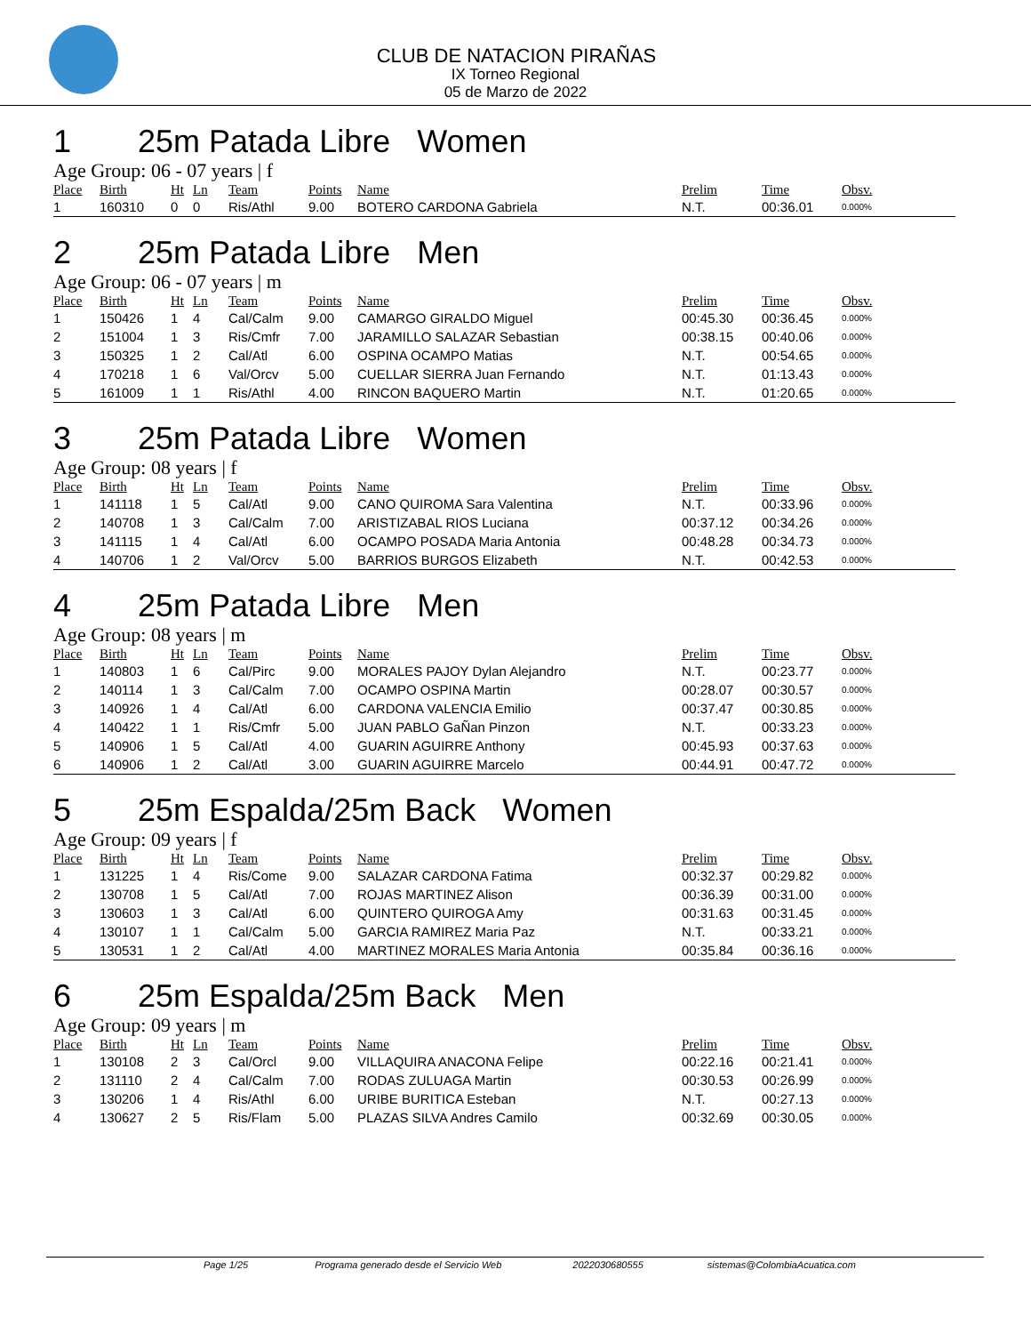CLUB DE NATACION PIRAÑAS
IX Torneo Regional
05 de Marzo de 2022
1 25m Patada Libre Women
Age Group: 06 - 07 years | f
| Place | Birth | Ht | Ln | Team | Points | Name | Prelim | Time | Obsv. |
| --- | --- | --- | --- | --- | --- | --- | --- | --- | --- |
| 1 | 160310 | 0 | 0 | Ris/Athl | 9.00 | BOTERO CARDONA Gabriela | N.T. | 00:36.01 | 0.000% |
2 25m Patada Libre Men
Age Group: 06 - 07 years | m
| Place | Birth | Ht | Ln | Team | Points | Name | Prelim | Time | Obsv. |
| --- | --- | --- | --- | --- | --- | --- | --- | --- | --- |
| 1 | 150426 | 1 | 4 | Cal/Calm | 9.00 | CAMARGO GIRALDO Miguel | 00:45.30 | 00:36.45 | 0.000% |
| 2 | 151004 | 1 | 3 | Ris/Cmfr | 7.00 | JARAMILLO SALAZAR Sebastian | 00:38.15 | 00:40.06 | 0.000% |
| 3 | 150325 | 1 | 2 | Cal/Atl | 6.00 | OSPINA OCAMPO Matias | N.T. | 00:54.65 | 0.000% |
| 4 | 170218 | 1 | 6 | Val/Orcv | 5.00 | CUELLAR SIERRA Juan Fernando | N.T. | 01:13.43 | 0.000% |
| 5 | 161009 | 1 | 1 | Ris/Athl | 4.00 | RINCON BAQUERO Martin | N.T. | 01:20.65 | 0.000% |
3 25m Patada Libre Women
Age Group: 08 years | f
| Place | Birth | Ht | Ln | Team | Points | Name | Prelim | Time | Obsv. |
| --- | --- | --- | --- | --- | --- | --- | --- | --- | --- |
| 1 | 141118 | 1 | 5 | Cal/Atl | 9.00 | CANO QUIROMA Sara Valentina | N.T. | 00:33.96 | 0.000% |
| 2 | 140708 | 1 | 3 | Cal/Calm | 7.00 | ARISTIZABAL RIOS Luciana | 00:37.12 | 00:34.26 | 0.000% |
| 3 | 141115 | 1 | 4 | Cal/Atl | 6.00 | OCAMPO POSADA Maria Antonia | 00:48.28 | 00:34.73 | 0.000% |
| 4 | 140706 | 1 | 2 | Val/Orcv | 5.00 | BARRIOS BURGOS Elizabeth | N.T. | 00:42.53 | 0.000% |
4 25m Patada Libre Men
Age Group: 08 years | m
| Place | Birth | Ht | Ln | Team | Points | Name | Prelim | Time | Obsv. |
| --- | --- | --- | --- | --- | --- | --- | --- | --- | --- |
| 1 | 140803 | 1 | 6 | Cal/Pirc | 9.00 | MORALES PAJOY Dylan Alejandro | N.T. | 00:23.77 | 0.000% |
| 2 | 140114 | 1 | 3 | Cal/Calm | 7.00 | OCAMPO OSPINA Martin | 00:28.07 | 00:30.57 | 0.000% |
| 3 | 140926 | 1 | 4 | Cal/Atl | 6.00 | CARDONA VALENCIA Emilio | 00:37.47 | 00:30.85 | 0.000% |
| 4 | 140422 | 1 | 1 | Ris/Cmfr | 5.00 | JUAN PABLO GaÑan Pinzon | N.T. | 00:33.23 | 0.000% |
| 5 | 140906 | 1 | 5 | Cal/Atl | 4.00 | GUARIN AGUIRRE Anthony | 00:45.93 | 00:37.63 | 0.000% |
| 6 | 140906 | 1 | 2 | Cal/Atl | 3.00 | GUARIN AGUIRRE Marcelo | 00:44.91 | 00:47.72 | 0.000% |
5 25m Espalda/25m Back Women
Age Group: 09 years | f
| Place | Birth | Ht | Ln | Team | Points | Name | Prelim | Time | Obsv. |
| --- | --- | --- | --- | --- | --- | --- | --- | --- | --- |
| 1 | 131225 | 1 | 4 | Ris/Come | 9.00 | SALAZAR CARDONA Fatima | 00:32.37 | 00:29.82 | 0.000% |
| 2 | 130708 | 1 | 5 | Cal/Atl | 7.00 | ROJAS MARTINEZ Alison | 00:36.39 | 00:31.00 | 0.000% |
| 3 | 130603 | 1 | 3 | Cal/Atl | 6.00 | QUINTERO QUIROGA Amy | 00:31.63 | 00:31.45 | 0.000% |
| 4 | 130107 | 1 | 1 | Cal/Calm | 5.00 | GARCIA RAMIREZ Maria Paz | N.T. | 00:33.21 | 0.000% |
| 5 | 130531 | 1 | 2 | Cal/Atl | 4.00 | MARTINEZ MORALES Maria Antonia | 00:35.84 | 00:36.16 | 0.000% |
6 25m Espalda/25m Back Men
Age Group: 09 years | m
| Place | Birth | Ht | Ln | Team | Points | Name | Prelim | Time | Obsv. |
| --- | --- | --- | --- | --- | --- | --- | --- | --- | --- |
| 1 | 130108 | 2 | 3 | Cal/Orcl | 9.00 | VILLAQUIRA ANACONA Felipe | 00:22.16 | 00:21.41 | 0.000% |
| 2 | 131110 | 2 | 4 | Cal/Calm | 7.00 | RODAS ZULUAGA Martin | 00:30.53 | 00:26.99 | 0.000% |
| 3 | 130206 | 1 | 4 | Ris/Athl | 6.00 | URIBE BURITICA Esteban | N.T. | 00:27.13 | 0.000% |
| 4 | 130627 | 2 | 5 | Ris/Flam | 5.00 | PLAZAS SILVA Andres Camilo | 00:32.69 | 00:30.05 | 0.000% |
Page 1/25 Programa generado desde el Servicio Web 2022030680555 sistemas@ColombiaAcuatica.com